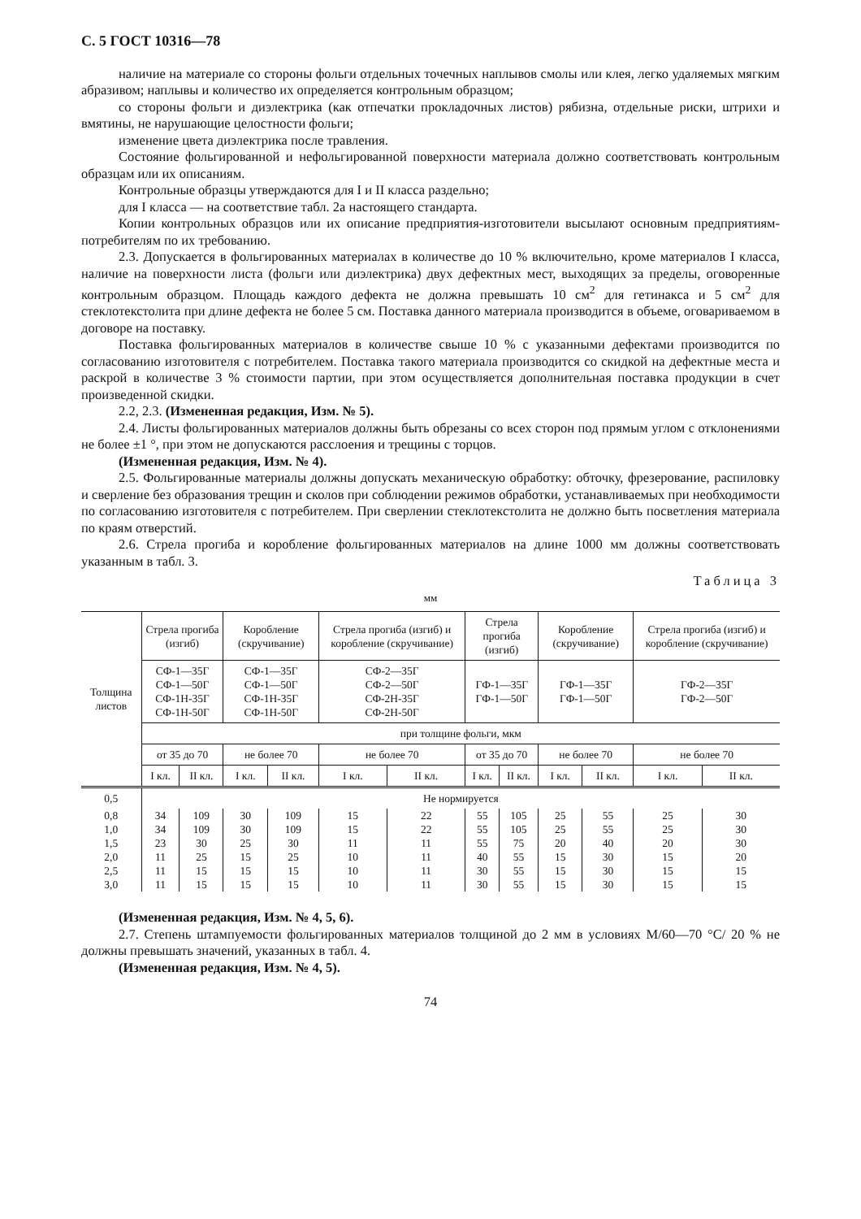С. 5 ГОСТ 10316—78
наличие на материале со стороны фольги отдельных точечных наплывов смолы или клея, легко удаляемых мягким абразивом; наплывы и количество их определяется контрольным образцом;
со стороны фольги и диэлектрика (как отпечатки прокладочных листов) рябизна, отдельные риски, штрихи и вмятины, не нарушающие целостности фольги;
изменение цвета диэлектрика после травления.
Состояние фольгированной и нефольгированной поверхности материала должно соответствовать контрольным образцам или их описаниям.
Контрольные образцы утверждаются для I и II класса раздельно;
для I класса — на соответствие табл. 2а настоящего стандарта.
Копии контрольных образцов или их описание предприятия-изготовители высылают основным предприятиям-потребителям по их требованию.
2.3. Допускается в фольгированных материалах в количестве до 10 % включительно, кроме материалов I класса, наличие на поверхности листа (фольги или диэлектрика) двух дефектных мест, выходящих за пределы, оговоренные контрольным образцом. Площадь каждого дефекта не должна превышать 10 см<sup>2</sup> для гетинакса и 5 см<sup>2</sup> для стеклотекстолита при длине дефекта не более 5 см. Поставка данного материала производится в объеме, оговариваемом в договоре на поставку.
Поставка фольгированных материалов в количестве свыше 10 % с указанными дефектами производится по согласованию изготовителя с потребителем. Поставка такого материала производится со скидкой на дефектные места и раскрой в количестве 3 % стоимости партии, при этом осуществляется дополнительная поставка продукции в счет произведенной скидки.
2.2, 2.3. (Измененная редакция, Изм. № 5).
2.4. Листы фольгированных материалов должны быть обрезаны со всех сторон под прямым углом с отклонениями не более ±1 °, при этом не допускаются расслоения и трещины с торцов.
(Измененная редакция, Изм. № 4).
2.5. Фольгированные материалы должны допускать механическую обработку: обточку, фрезерование, распиловку и сверление без образования трещин и сколов при соблюдении режимов обработки, устанавливаемых при необходимости по согласованию изготовителя с потребителем. При сверлении стеклотекстолита не должно быть посветления материала по краям отверстий.
2.6. Стрела прогиба и коробление фольгированных материалов на длине 1000 мм должны соответствовать указанным в табл. 3.
Таблица 3
мм
| Толщина листов | Стрела прогиба (изгиб) | | Коробление (скручивание) | | Стрела прогиба (изгиб) и коробление (скручивание) | | Стрела прогиба (изгиб) | | Коробление (скручивание) | | Стрела прогиба (изгиб) и коробление (скручивание) | |
| --- | --- | --- | --- | --- | --- | --- | --- | --- | --- | --- | --- | --- |
| | СФ-1—35Г СФ-1—50Г СФ-1Н-35Г СФ-1Н-50Г | | СФ-1—35Г СФ-1—50Г СФ-1Н-35Г СФ-1Н-50Г | | СФ-2—35Г СФ-2—50Г СФ-2Н-35Г СФ-2Н-50Г | | ГФ-1—35Г ГФ-1—50Г | | ГФ-1—35Г ГФ-1—50Г | | ГФ-2—35Г ГФ-2—50Г | |
| | при толщине фольги, мкм | | | | | | | | | | | |
| | от 35 до 70 | | не более 70 | | не более 70 | | от 35 до 70 | | не более 70 | | не более 70 | |
| | I кл. | II кл. | I кл. | II кл. | I кл. | II кл. | I кл. | II кл. | I кл. | II кл. | I кл. | II кл. |
| 0,5 | Не нормируется | | | | | | | | | | | |
| 0,8 1,0 1,5 2,0 2,5 3,0 | 34 34 23 11 11 11 | 109 109 30 25 15 15 | 30 30 25 15 15 15 | 109 109 30 25 15 15 | 15 15 11 10 10 10 | 22 22 11 11 11 11 | 55 55 55 40 30 30 | 105 105 75 55 55 55 | 25 25 20 15 15 15 | 55 55 40 30 30 30 | 25 25 20 15 15 15 | 30 30 30 20 15 15 |
(Измененная редакция, Изм. № 4, 5, 6).
2.7. Степень штампуемости фольгированных материалов толщиной до 2 мм в условиях М/60—70 °С/ 20 % не должны превышать значений, указанных в табл. 4.
(Измененная редакция, Изм. № 4, 5).
74